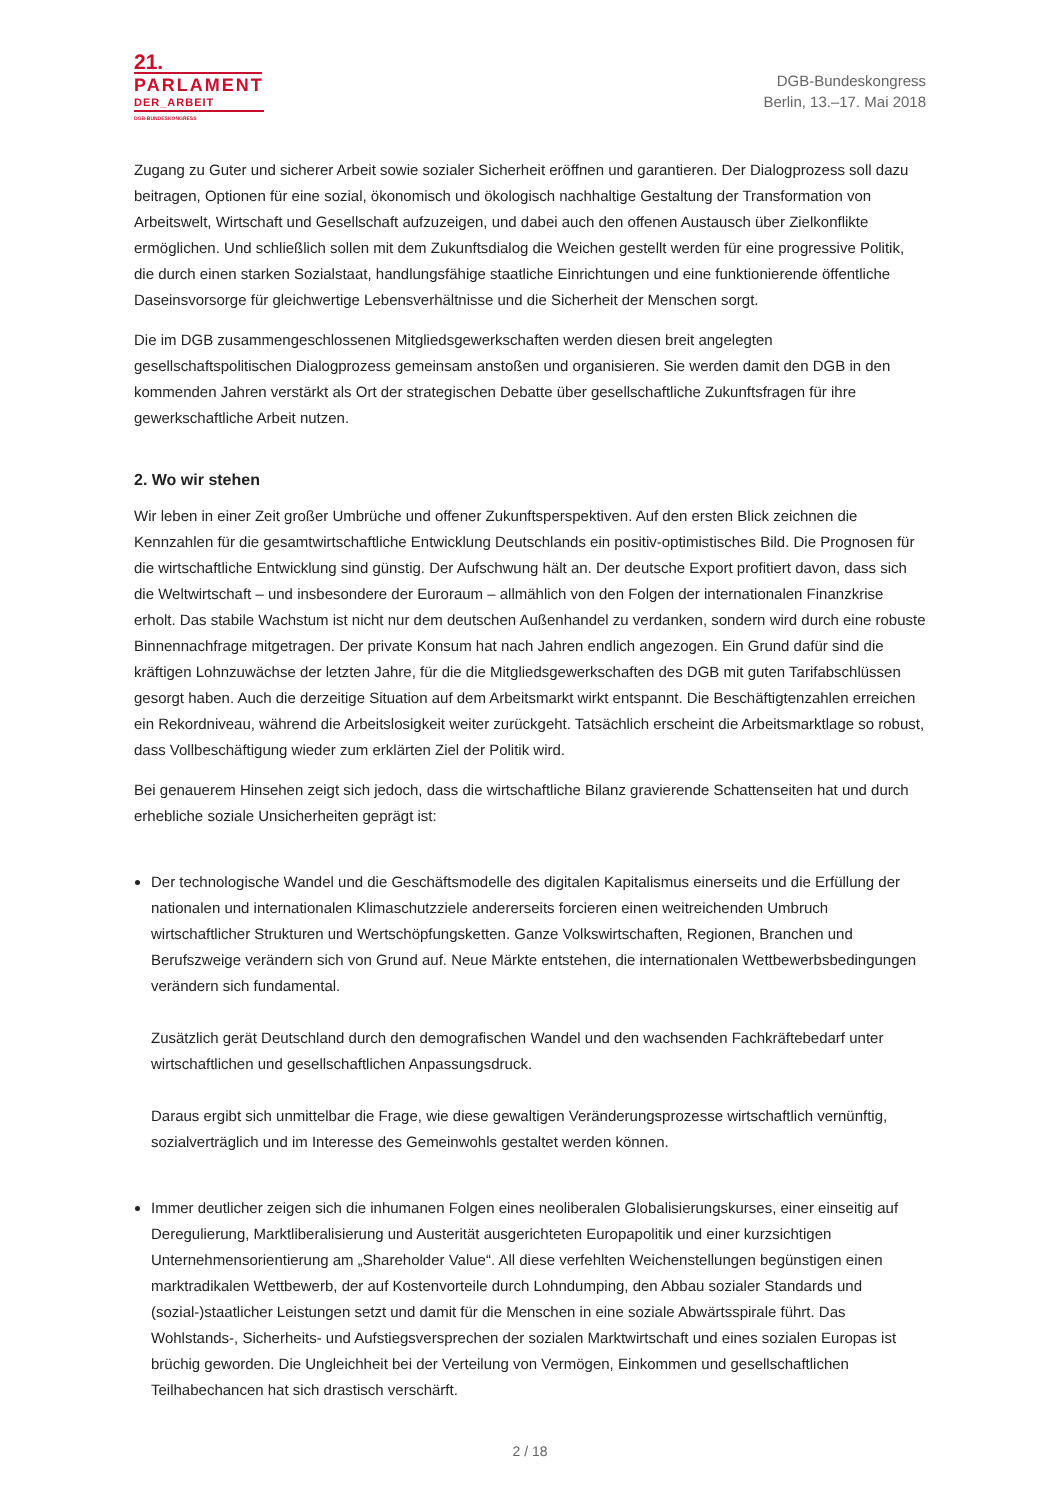21.
PARLAMENT
DER_ARBEIT
DGB-BUNDESKONGRESS
DGB-Bundeskongress
Berlin, 13.–17. Mai 2018
Zugang zu Guter und sicherer Arbeit sowie sozialer Sicherheit eröffnen und garantieren. Der Dialogprozess soll dazu beitragen, Optionen für eine sozial, ökonomisch und ökologisch nachhaltige Gestaltung der Transformation von Arbeitswelt, Wirtschaft und Gesellschaft aufzuzeigen, und dabei auch den offenen Austausch über Zielkonflikte ermöglichen. Und schließlich sollen mit dem Zukunftsdialog die Weichen gestellt werden für eine progressive Politik, die durch einen starken Sozialstaat, handlungsfähige staatliche Einrichtungen und eine funktionierende öffentliche Daseinsvorsorge für gleichwertige Lebensverhältnisse und die Sicherheit der Menschen sorgt.
Die im DGB zusammengeschlossenen Mitgliedsgewerkschaften werden diesen breit angelegten gesellschaftspolitischen Dialogprozess gemeinsam anstoßen und organisieren. Sie werden damit den DGB in den kommenden Jahren verstärkt als Ort der strategischen Debatte über gesellschaftliche Zukunftsfragen für ihre gewerkschaftliche Arbeit nutzen.
2. Wo wir stehen
Wir leben in einer Zeit großer Umbrüche und offener Zukunftsperspektiven. Auf den ersten Blick zeichnen die Kennzahlen für die gesamtwirtschaftliche Entwicklung Deutschlands ein positiv-optimistisches Bild. Die Prognosen für die wirtschaftliche Entwicklung sind günstig. Der Aufschwung hält an. Der deutsche Export profitiert davon, dass sich die Weltwirtschaft – und insbesondere der Euroraum – allmählich von den Folgen der internationalen Finanzkrise erholt. Das stabile Wachstum ist nicht nur dem deutschen Außenhandel zu verdanken, sondern wird durch eine robuste Binnennachfrage mitgetragen. Der private Konsum hat nach Jahren endlich angezogen. Ein Grund dafür sind die kräftigen Lohnzuwächse der letzten Jahre, für die die Mitgliedsgewerkschaften des DGB mit guten Tarifabschlüssen gesorgt haben. Auch die derzeitige Situation auf dem Arbeitsmarkt wirkt entspannt. Die Beschäftigtenzahlen erreichen ein Rekordniveau, während die Arbeitslosigkeit weiter zurückgeht. Tatsächlich erscheint die Arbeitsmarktlage so robust, dass Vollbeschäftigung wieder zum erklärten Ziel der Politik wird.
Bei genauerem Hinsehen zeigt sich jedoch, dass die wirtschaftliche Bilanz gravierende Schattenseiten hat und durch erhebliche soziale Unsicherheiten geprägt ist:
Der technologische Wandel und die Geschäftsmodelle des digitalen Kapitalismus einerseits und die Erfüllung der nationalen und internationalen Klimaschutzziele andererseits forcieren einen weitreichenden Umbruch wirtschaftlicher Strukturen und Wertschöpfungsketten. Ganze Volkswirtschaften, Regionen, Branchen und Berufszweige verändern sich von Grund auf. Neue Märkte entstehen, die internationalen Wettbewerbsbedingungen verändern sich fundamental.
Zusätzlich gerät Deutschland durch den demografischen Wandel und den wachsenden Fachkräftebedarf unter wirtschaftlichen und gesellschaftlichen Anpassungsdruck.
Daraus ergibt sich unmittelbar die Frage, wie diese gewaltigen Veränderungsprozesse wirtschaftlich vernünftig, sozialverträglich und im Interesse des Gemeinwohls gestaltet werden können.
Immer deutlicher zeigen sich die inhumanen Folgen eines neoliberalen Globalisierungskurses, einer einseitig auf Deregulierung, Marktliberalisierung und Austerität ausgerichteten Europapolitik und einer kurzsichtigen Unternehmensorientierung am „Shareholder Value“. All diese verfehlten Weichenstellungen begünstigen einen marktradikalen Wettbewerb, der auf Kostenvorteile durch Lohndumping, den Abbau sozialer Standards und (sozial-)staatlicher Leistungen setzt und damit für die Menschen in eine soziale Abwärtsspirale führt. Das Wohlstands-, Sicherheits- und Aufstiegsversprechen der sozialen Marktwirtschaft und eines sozialen Europas ist brüchig geworden. Die Ungleichheit bei der Verteilung von Vermögen, Einkommen und gesellschaftlichen Teilhabechancen hat sich drastisch verschärft.
2 / 18